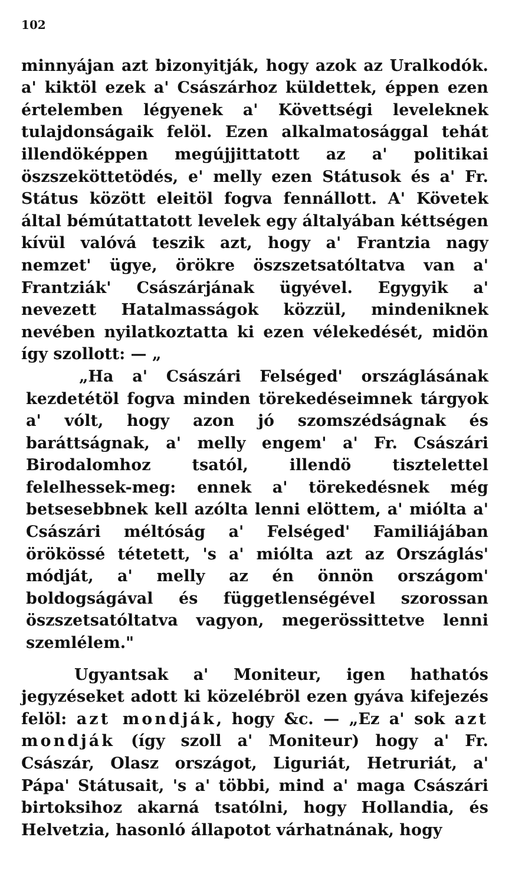102
minnyájan azt bizonyitják, hogy azok az Uralkodók. a' kiktöl ezek a' Császárhoz küldettek, éppen ezen értelemben légyenek a' Követtségi leveleknek tulajdonságaik felöl. Ezen alkalmatosággal tehát illendöképpen megújjittatott az a' politikai öszszeköttetödés, e' melly ezen Státusok és a' Fr. Státus között eleitöl fogva fennállott. A' Követek által bémútattatott levelek egy általyában kéttségen kívül valóvá teszik azt, hogy a' Frantzia nagy nemzet' ügye, örökre öszszetsatóltatva van a' Frantziák' Császárjának ügyével. Egygyik a' nevezett Hatalmasságok közzül, mindeniknek nevében nyilatkoztatta ki ezen vélekedését, midön így szollott: — „
„Ha a' Császári Felséged' országlásának kezdetétöl fogva minden törekedéseimnek tárgyok a' vólt, hogy azon jó szomszédságnak és baráttságnak, a' melly engem' a' Fr. Császári Birodalomhoz tsatól, illendö tisztelettel felelhessek-meg: ennek a' törekedésnek még betsesebbnek kell azólta lenni elöttem, a' miólta a' Császári méltóság a' Felséged' Familiájában örökössé tétetett, 's a' miólta azt az Országlás' módját, a' melly az én önnön országom' boldogságával és függetlenségével szorossan öszszetsatóltatva vagyon, megerössittetve lenni szemlélem."
Ugyantsak a' Moniteur, igen hathatós jegyzéseket adott ki közelébröl ezen gyáva kifejezés felöl: azt mondják, hogy &c. — „Ez a' sok azt mondják (így szoll a' Moniteur) hogy a' Fr. Császár, Olasz országot, Liguriát, Hetruriát, a' Pápa' Státusait, 's a' többi, mind a' maga Császári birtoksihoz akarná tsatólni, hogy Hollandia, és Helvetzia, hasonló állapotot várhatnának, hogy